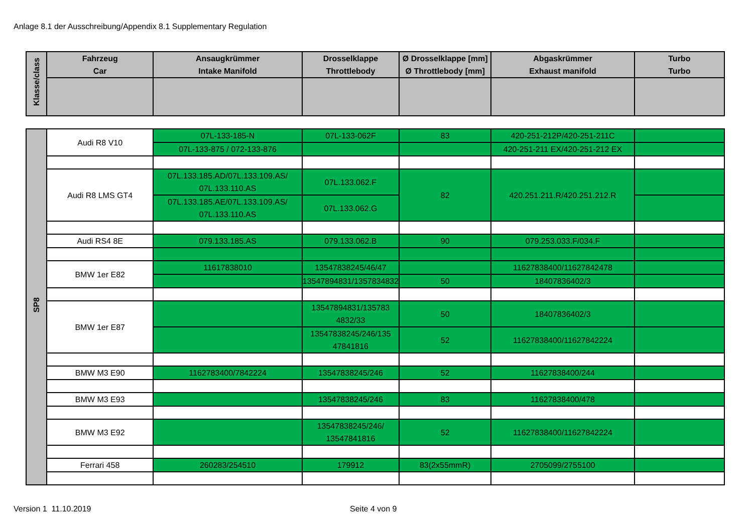Anlage 8.1 der Ausschreibung/Appendix 8.1 Supplementary Regulation
| Klasse/class | Fahrzeug Car | Ansaugkrümmer Intake Manifold | Drosselklappe Throttlebody | Ø Drosselklappe [mm] Ø Throttlebody [mm] | Abgaskrümmer Exhaust manifold | Turbo Turbo |
| --- | --- | --- | --- | --- | --- | --- |
| SP8 | Audi R8 V10 | 07L-133-185-N | 07L-133-062F | 83 | 420-251-212P/420-251-211C | |
| | | 07L-133-875 / 072-133-876 | | | 420-251-211 EX/420-251-212 EX | |
| | Audi R8 LMS GT4 | 07L.133.185.AD/07L.133.109.AS/ 07L.133.110.AS | 07L.133.062.F | 82 | 420.251.211.R/420.251.212.R | |
| | | 07L.133.185.AE/07L.133.109.AS/ 07L.133.110.AS | 07L.133.062.G | | | |
| | Audi RS4 8E | 079.133.185.AS | 079.133.062.B | 90 | 079.253.033.F/034.F | |
| | BMW 1er E82 | 11617838010 | 13547838245/46/47 | | 11627838400/11627842478 | |
| | | | 13547894831/1357834832 | 50 | 18407836402/3 | |
| | BMW 1er E87 | | 13547894831/135783 4832/33 | 50 | 18407836402/3 | |
| | | | 13547838245/246/135 47841816 | 52 | 11627838400/11627842224 | |
| | BMW M3 E90 | 1162783400/7842224 | 13547838245/246 | 52 | 11627838400/244 | |
| | BMW M3 E93 | | 13547838245/246 | 83 | 11627838400/478 | |
| | BMW M3 E92 | | 13547838245/246/ 13547841816 | 52 | 11627838400/11627842224 | |
| | Ferrari 458 | 260283/254510 | 179912 | 83(2x55mmR) | 2705099/2755100 | |
Version 1 11.10.2019 Seite 4 von 9